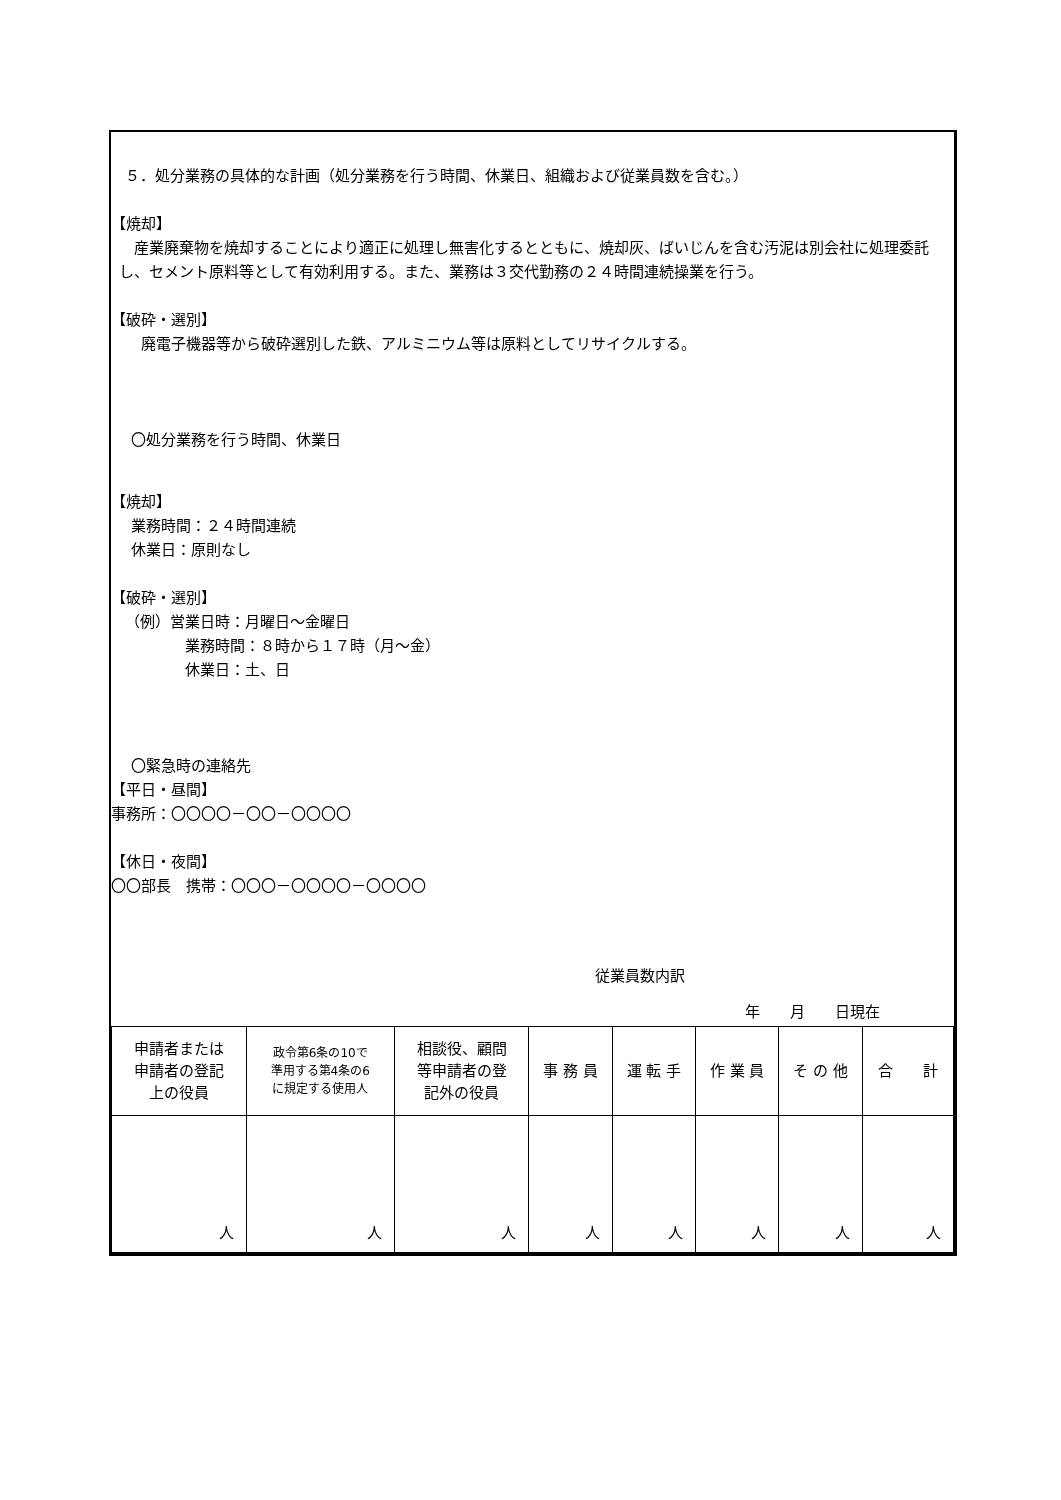５．処分業務の具体的な計画（処分業務を行う時間、休業日、組織および従業員数を含む。）
【焼却】
　産業廃棄物を焼却することにより適正に処理し無害化するとともに、焼却灰、ばいじんを含む汚泥は別会社に処理委託し、セメント原料等として有効利用する。また、業務は３交代勤務の２４時間連続操業を行う。
【破砕・選別】
廃電子機器等から破砕選別した鉄、アルミニウム等は原料としてリサイクルする。
〇処分業務を行う時間、休業日
【焼却】
業務時間：２４時間連続
休業日：原則なし
【破砕・選別】
（例）営業日時：月曜日～金曜日
業務時間：８時から１７時（月～金）
休業日：土、日
〇緊急時の連絡先
【平日・昼間】
事務所：〇〇〇〇－〇〇－〇〇〇〇
【休日・夜間】
〇〇部長　携帯：〇〇〇－〇〇〇〇－〇〇〇〇
従業員数内訳
年　　月　　日現在
| 申請者または 申請者の登記 上の役員 | 政令第6条の10で 準用する第4条の6 に規定する使用人 | 相談役、顧問 等申請者の登 記外の役員 | 事 務 員 | 運 転 手 | 作 業 員 | そ の 他 | 合 計 |
| 人 | 人 | 人 | 人 | 人 | 人 | 人 | 人 |